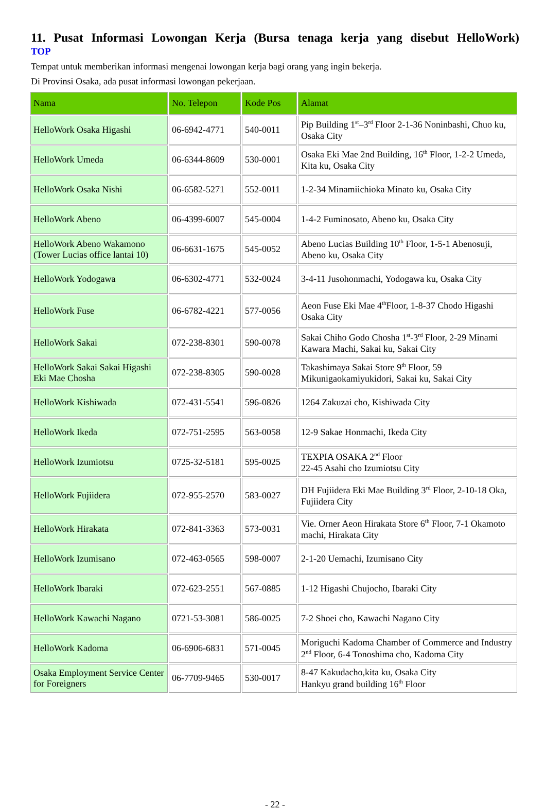11. Pusat Informasi Lowongan Kerja (Bursa tenaga kerja yang disebut HelloWork)
TOP
Tempat untuk memberikan informasi mengenai lowongan kerja bagi orang yang ingin bekerja.
Di Provinsi Osaka, ada pusat informasi lowongan pekerjaan.
| Nama | No. Telepon | Kode Pos | Alamat |
| --- | --- | --- | --- |
| HelloWork Osaka Higashi | 06-6942-4771 | 540-0011 | Pip Building 1<sup>st</sup>–3<sup>rd</sup> Floor 2-1-36 Noninbashi, Chuo ku, Osaka City |
| HelloWork Umeda | 06-6344-8609 | 530-0001 | Osaka Eki Mae 2nd Building, 16<sup>th</sup> Floor, 1-2-2 Umeda, Kita ku, Osaka City |
| HelloWork Osaka Nishi | 06-6582-5271 | 552-0011 | 1-2-34 Minamiichioka Minato ku, Osaka City |
| HelloWork Abeno | 06-4399-6007 | 545-0004 | 1-4-2 Fuminosato, Abeno ku, Osaka City |
| HelloWork Abeno Wakamono (Tower Lucias office lantai 10) | 06-6631-1675 | 545-0052 | Abeno Lucias Building 10<sup>th</sup> Floor, 1-5-1 Abenosuji, Abeno ku, Osaka City |
| HelloWork Yodogawa | 06-6302-4771 | 532-0024 | 3-4-11 Jusohonmachi, Yodogawa ku, Osaka City |
| HelloWork Fuse | 06-6782-4221 | 577-0056 | Aeon Fuse Eki Mae 4<sup>th</sup>Floor, 1-8-37 Chodo Higashi Osaka City |
| HelloWork Sakai | 072-238-8301 | 590-0078 | Sakai Chiho Godo Chosha 1<sup>st</sup>-3<sup>rd</sup> Floor, 2-29 Minami Kawara Machi, Sakai ku, Sakai City |
| HelloWork Sakai Sakai Higashi Eki Mae Chosha | 072-238-8305 | 590-0028 | Takashimaya Sakai Store 9<sup>th</sup> Floor, 59 Mikunigaokamiyukidori, Sakai ku, Sakai City |
| HelloWork Kishiwada | 072-431-5541 | 596-0826 | 1264 Zakuzai cho, Kishiwada City |
| HelloWork Ikeda | 072-751-2595 | 563-0058 | 12-9 Sakae Honmachi, Ikeda City |
| HelloWork Izumiotsu | 0725-32-5181 | 595-0025 | TEXPIA OSAKA 2<sup>nd</sup> Floor 22-45 Asahi cho Izumiotsu City |
| HelloWork Fujiidera | 072-955-2570 | 583-0027 | DH Fujiidera Eki Mae Building 3<sup>rd</sup> Floor, 2-10-18 Oka, Fujiidera City |
| HelloWork Hirakata | 072-841-3363 | 573-0031 | Vie. Orner Aeon Hirakata Store 6<sup>th</sup> Floor, 7-1 Okamoto machi, Hirakata City |
| HelloWork Izumisano | 072-463-0565 | 598-0007 | 2-1-20 Uemachi, Izumisano City |
| HelloWork Ibaraki | 072-623-2551 | 567-0885 | 1-12 Higashi Chujocho, Ibaraki City |
| HelloWork Kawachi Nagano | 0721-53-3081 | 586-0025 | 7-2 Shoei cho, Kawachi Nagano City |
| HelloWork Kadoma | 06-6906-6831 | 571-0045 | Moriguchi Kadoma Chamber of Commerce and Industry 2<sup>nd</sup> Floor, 6-4 Tonoshima cho, Kadoma City |
| Osaka Employment Service Center for Foreigners | 06-7709-9465 | 530-0017 | 8-47 Kakudacho,kita ku, Osaka City Hankyu grand building 16<sup>th</sup> Floor |
- 22 -